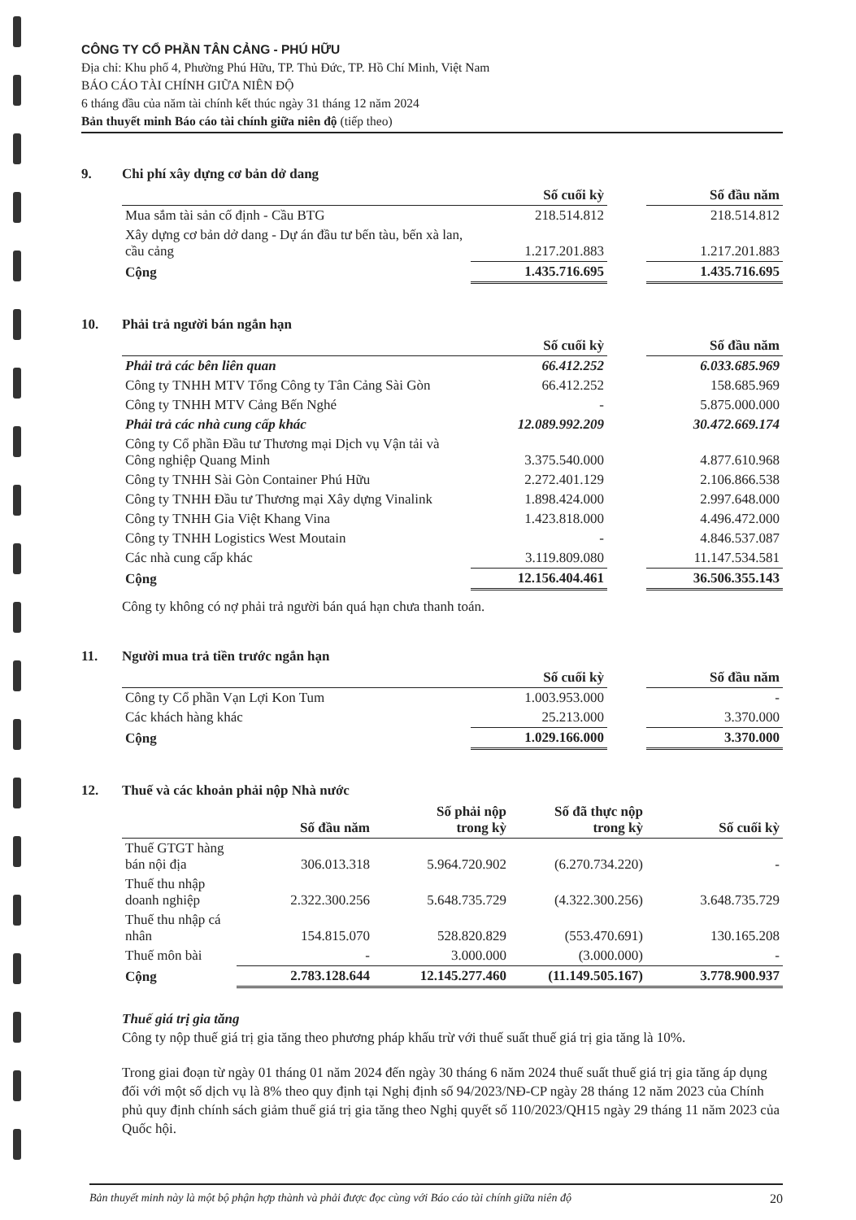CÔNG TY CỔ PHẦN TÂN CẢNG - PHÚ HỮU
Địa chỉ: Khu phố 4, Phường Phú Hữu, TP. Thủ Đức, TP. Hồ Chí Minh, Việt Nam
BÁO CÁO TÀI CHÍNH GIỮA NIÊN ĐỘ
6 tháng đầu của năm tài chính kết thúc ngày 31 tháng 12 năm 2024
Bản thuyết minh Báo cáo tài chính giữa niên độ (tiếp theo)
9. Chi phí xây dựng cơ bản dở dang
| | Số cuối kỳ | | Số đầu năm |
| Mua sắm tài sản cố định - Cầu BTG | 218.514.812 | | 218.514.812 |
| Xây dựng cơ bản dở dang - Dự án đầu tư bến tàu, bến xà lan, cầu cảng | 1.217.201.883 | | 1.217.201.883 |
| Cộng | 1.435.716.695 | | 1.435.716.695 |
10. Phải trả người bán ngắn hạn
| | Số cuối kỳ | | Số đầu năm |
| Phải trả các bên liên quan | 66.412.252 | | 6.033.685.969 |
| Công ty TNHH MTV Tổng Công ty Tân Cảng Sài Gòn | 66.412.252 | | 158.685.969 |
| Công ty TNHH MTV Cảng Bến Nghé | - | | 5.875.000.000 |
| Phải trả các nhà cung cấp khác | 12.089.992.209 | | 30.472.669.174 |
| Công ty Cổ phần Đầu tư Thương mại Dịch vụ Vận tải và Công nghiệp Quang Minh | 3.375.540.000 | | 4.877.610.968 |
| Công ty TNHH Sài Gòn Container Phú Hữu | 2.272.401.129 | | 2.106.866.538 |
| Công ty TNHH Đầu tư Thương mại Xây dựng Vinalink | 1.898.424.000 | | 2.997.648.000 |
| Công ty TNHH Gia Việt Khang Vina | 1.423.818.000 | | 4.496.472.000 |
| Công ty TNHH Logistics West Moutain | - | | 4.846.537.087 |
| Các nhà cung cấp khác | 3.119.809.080 | | 11.147.534.581 |
| Cộng | 12.156.404.461 | | 36.506.355.143 |
Công ty không có nợ phải trả người bán quá hạn chưa thanh toán.
11. Người mua trả tiền trước ngắn hạn
| | Số cuối kỳ | | Số đầu năm |
| Công ty Cổ phần Vạn Lợi Kon Tum | 1.003.953.000 | | - |
| Các khách hàng khác | 25.213.000 | | 3.370.000 |
| Cộng | 1.029.166.000 | | 3.370.000 |
12. Thuế và các khoản phải nộp Nhà nước
| | Số đầu năm | Số phải nộp trong kỳ | Số đã thực nộp trong kỳ | Số cuối kỳ |
| --- | --- | --- | --- | --- |
| Thuế GTGT hàng bán nội địa | 306.013.318 | 5.964.720.902 | (6.270.734.220) | - |
| Thuế thu nhập doanh nghiệp | 2.322.300.256 | 5.648.735.729 | (4.322.300.256) | 3.648.735.729 |
| Thuế thu nhập cá nhân | 154.815.070 | 528.820.829 | (553.470.691) | 130.165.208 |
| Thuế môn bài | - | 3.000.000 | (3.000.000) | - |
| Cộng | 2.783.128.644 | 12.145.277.460 | (11.149.505.167) | 3.778.900.937 |
Thuế giá trị gia tăng
Công ty nộp thuế giá trị gia tăng theo phương pháp khấu trừ với thuế suất thuế giá trị gia tăng là 10%.
Trong giai đoạn từ ngày 01 tháng 01 năm 2024 đến ngày 30 tháng 6 năm 2024 thuế suất thuế giá trị gia tăng áp dụng đối với một số dịch vụ là 8% theo quy định tại Nghị định số 94/2023/NĐ-CP ngày 28 tháng 12 năm 2023 của Chính phủ quy định chính sách giảm thuế giá trị gia tăng theo Nghị quyết số 110/2023/QH15 ngày 29 tháng 11 năm 2023 của Quốc hội.
Bản thuyết minh này là một bộ phận hợp thành và phải được đọc cùng với Báo cáo tài chính giữa niên độ 20